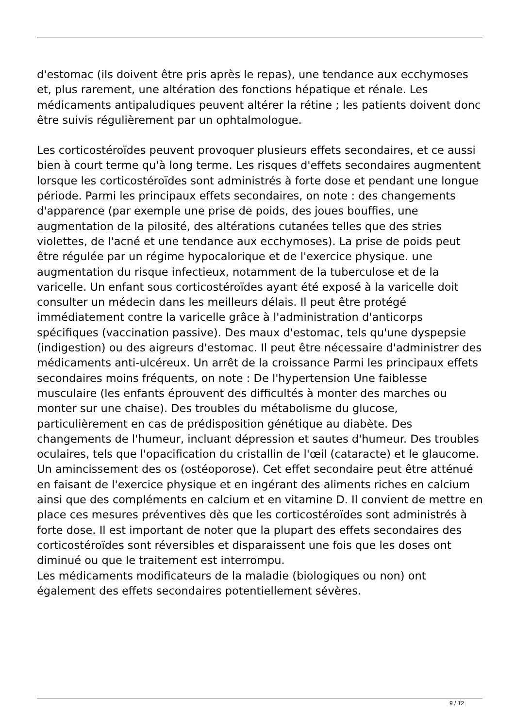d'estomac (ils doivent être pris après le repas), une tendance aux ecchymoses et, plus rarement, une altération des fonctions hépatique et rénale. Les médicaments antipaludiques peuvent altérer la rétine ; les patients doivent donc être suivis régulièrement par un ophtalmologue.
Les corticostéroïdes peuvent provoquer plusieurs effets secondaires, et ce aussi bien à court terme qu'à long terme. Les risques d'effets secondaires augmentent lorsque les corticostéroïdes sont administrés à forte dose et pendant une longue période. Parmi les principaux effets secondaires, on note : des changements d'apparence (par exemple une prise de poids, des joues bouffies, une augmentation de la pilosité, des altérations cutanées telles que des stries violettes, de l'acné et une tendance aux ecchymoses). La prise de poids peut être régulée par un régime hypocalorique et de l'exercice physique. une augmentation du risque infectieux, notamment de la tuberculose et de la varicelle. Un enfant sous corticostéroïdes ayant été exposé à la varicelle doit consulter un médecin dans les meilleurs délais. Il peut être protégé immédiatement contre la varicelle grâce à l'administration d'anticorps spécifiques (vaccination passive). Des maux d'estomac, tels qu'une dyspepsie (indigestion) ou des aigreurs d'estomac. Il peut être nécessaire d'administrer des médicaments anti-ulcéreux. Un arrêt de la croissance Parmi les principaux effets secondaires moins fréquents, on note : De l'hypertension Une faiblesse musculaire (les enfants éprouvent des difficultés à monter des marches ou monter sur une chaise). Des troubles du métabolisme du glucose, particulièrement en cas de prédisposition génétique au diabète. Des changements de l'humeur, incluant dépression et sautes d'humeur. Des troubles oculaires, tels que l'opacification du cristallin de l'œil (cataracte) et le glaucome. Un amincissement des os (ostéoporose). Cet effet secondaire peut être atténué en faisant de l'exercice physique et en ingérant des aliments riches en calcium ainsi que des compléments en calcium et en vitamine D. Il convient de mettre en place ces mesures préventives dès que les corticostéroïdes sont administrés à forte dose. Il est important de noter que la plupart des effets secondaires des corticostéroïdes sont réversibles et disparaissent une fois que les doses ont diminué ou que le traitement est interrompu.
Les médicaments modificateurs de la maladie (biologiques ou non) ont également des effets secondaires potentiellement sévères.
9 / 12